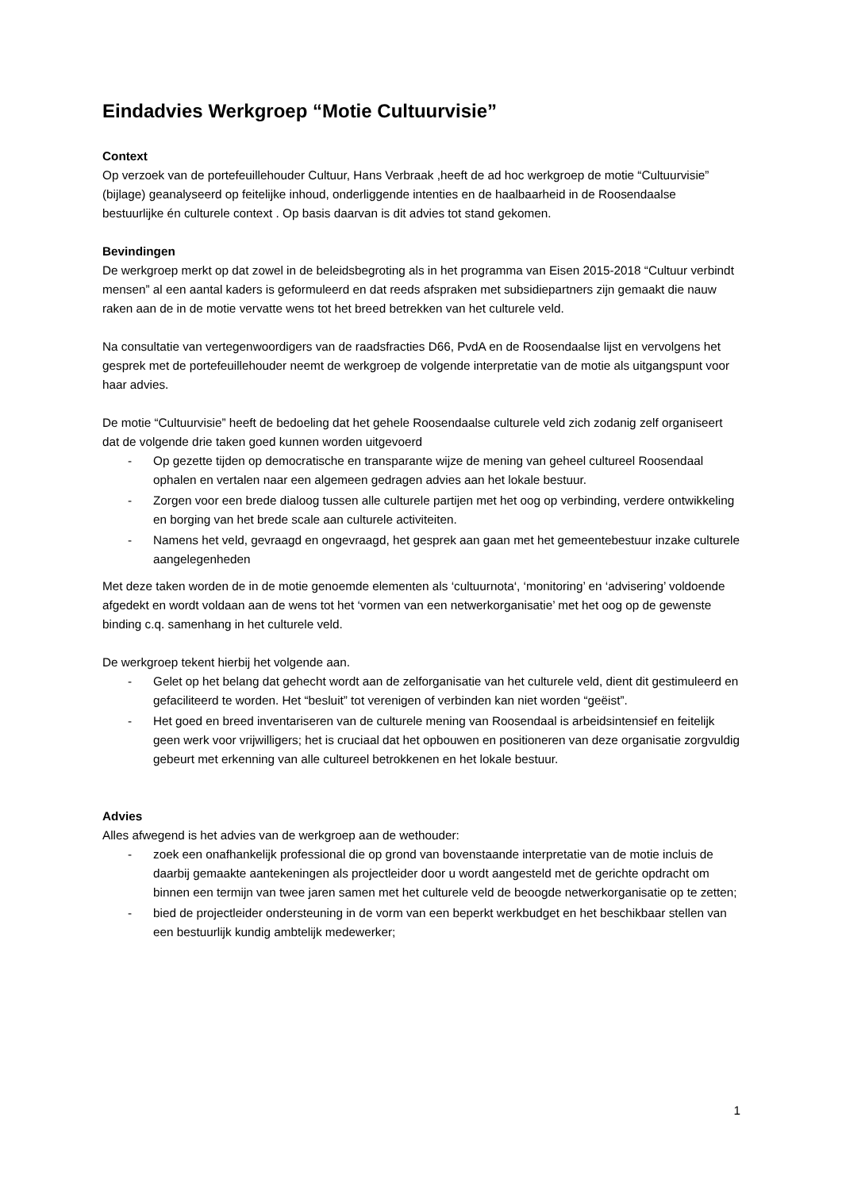Eindadvies Werkgroep “Motie Cultuurvisie”
Context
Op verzoek van de portefeuillehouder Cultuur, Hans Verbraak ,heeft de ad hoc werkgroep de motie “Cultuurvisie” (bijlage) geanalyseerd op feitelijke inhoud, onderliggende intenties en de haalbaarheid in de Roosendaalse bestuurlijke én culturele context . Op basis daarvan is dit advies tot stand gekomen.
Bevindingen
De werkgroep merkt op dat zowel in de beleidsbegroting als in het programma van Eisen 2015-2018 “Cultuur verbindt mensen” al een aantal kaders is geformuleerd en dat reeds afspraken met subsidiepartners zijn gemaakt die nauw raken aan de in de motie vervatte wens tot het breed betrekken van het culturele veld.
Na consultatie van vertegenwoordigers van de raadsfracties D66, PvdA en de Roosendaalse lijst en vervolgens het gesprek met de portefeuillehouder neemt de werkgroep de volgende interpretatie van de motie als uitgangspunt voor haar advies.
De motie “Cultuurvisie” heeft de bedoeling dat het gehele Roosendaalse culturele veld zich zodanig zelf organiseert dat de volgende drie taken goed kunnen worden uitgevoerd
- Op gezette tijden op democratische en transparante wijze de mening van geheel cultureel Roosendaal ophalen en vertalen naar een algemeen gedragen advies aan het lokale bestuur.
- Zorgen voor een brede dialoog tussen alle culturele partijen met het oog op verbinding, verdere ontwikkeling en borging van het brede scale aan culturele activiteiten.
- Namens het veld, gevraagd en ongevraagd, het gesprek aan gaan met het gemeentebestuur inzake culturele aangelegenheden
Met deze taken worden de in de motie genoemde elementen als ‘cultuurnota‘, ‘monitoring’ en ‘advisering’ voldoende afgedekt en wordt voldaan aan de wens tot het ‘vormen van een netwerkorganisatie’ met het oog op de gewenste binding c.q. samenhang in het culturele veld.
De werkgroep tekent hierbij het volgende aan.
- Gelet op het belang dat gehecht wordt aan de zelforganisatie van het culturele veld, dient dit gestimuleerd en gefaciliteerd te worden. Het “besluit” tot verenigen of verbinden kan niet worden “geëist”.
- Het goed en breed inventariseren van de culturele mening van Roosendaal is arbeidsintensief en feitelijk geen werk voor vrijwilligers; het is cruciaal dat het opbouwen en positioneren van deze organisatie zorgvuldig gebeurt met erkenning van alle cultureel betrokkenen en het lokale bestuur.
Advies
Alles afwegend is het advies van de werkgroep aan de wethouder:
- zoek een onafhankelijk professional die op grond van bovenstaande interpretatie van de motie incluis de daarbij gemaakte aantekeningen als projectleider door u wordt aangesteld met de gerichte opdracht om binnen een termijn van twee jaren samen met het culturele veld de beoogde netwerkorganisatie op te zetten;
- bied de projectleider ondersteuning in de vorm van een beperkt werkbudget en het beschikbaar stellen van een bestuurlijk kundig ambtelijk medewerker;
1